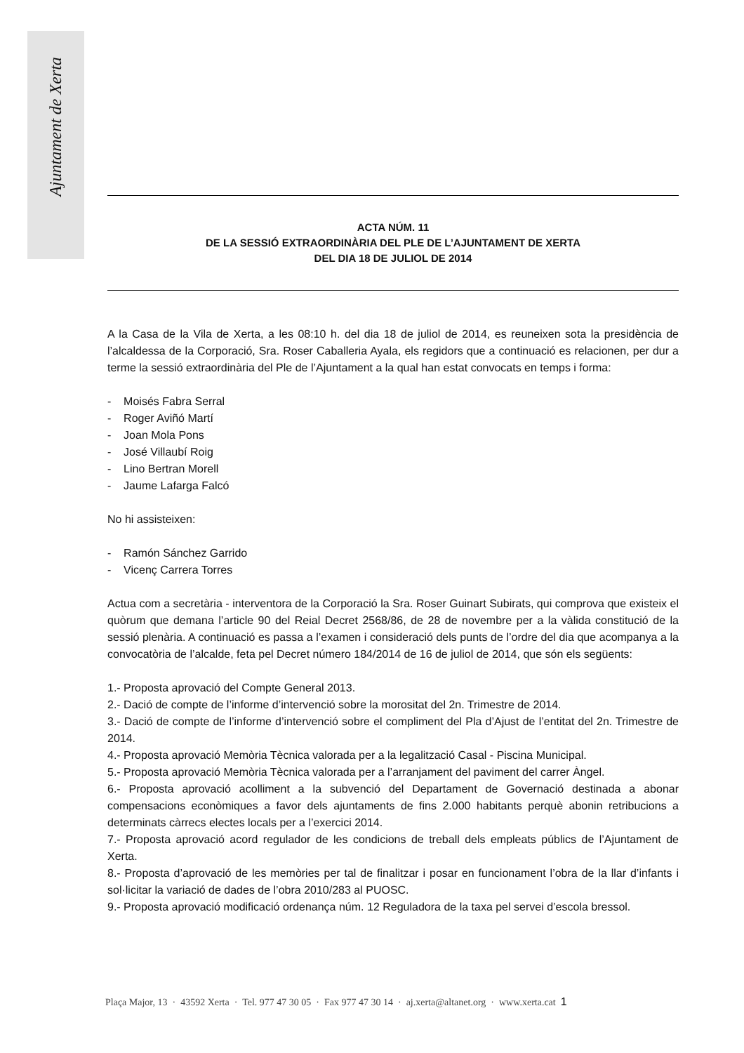Ajuntament de Xerta
ACTA NÚM. 11
DE LA SESSIÓ EXTRAORDINÀRIA DEL PLE DE L’AJUNTAMENT DE XERTA
DEL DIA 18 DE JULIOL DE 2014
A la Casa de la Vila de Xerta, a les 08:10 h. del dia 18 de juliol de 2014, es reuneixen sota la presidència de l’alcaldessa de la Corporació, Sra. Roser Caballeria Ayala, els regidors que a continuació es relacionen, per dur a terme la sessió extraordinària del Ple de l’Ajuntament a la qual han estat convocats en temps i forma:
- Moisés Fabra Serral
- Roger Aviñó Martí
- Joan Mola Pons
- José Villaubí Roig
- Lino Bertran Morell
- Jaume Lafarga Falcó
No hi assisteixen:
- Ramón Sánchez Garrido
- Vicenç Carrera Torres
Actua com a secretària - interventora de la Corporació la Sra. Roser Guinart Subirats, qui comprova que existeix el quòrum que demana l’article 90 del Reial Decret 2568/86, de 28 de novembre per a la vàlida constitució de la sessió plenària. A continuació es passa a l’examen i consideració dels punts de l’ordre del dia que acompanya a la convocatòria de l’alcalde, feta pel Decret número 184/2014 de 16 de juliol de 2014, que són els següents:
1.- Proposta aprovació del Compte General 2013.
2.- Dació de compte de l’informe d’intervenció sobre la morositat del 2n. Trimestre de 2014.
3.- Dació de compte de l’informe d’intervenció sobre el compliment del Pla d’Ajust de l’entitat del 2n. Trimestre de 2014.
4.- Proposta aprovació Memòria Tècnica valorada per a la legalització Casal - Piscina Municipal.
5.- Proposta aprovació Memòria Tècnica valorada per a l’arranjament del paviment del carrer Àngel.
6.- Proposta aprovació acolliment a la subvenció del Departament de Governació destinada a abonar compensacions econòmiques a favor dels ajuntaments de fins 2.000 habitants perquè abonin retribucions a determinats càrrecs electes locals per a l’exercici 2014.
7.- Proposta aprovació acord regulador de les condicions de treball dels empleats públics de l’Ajuntament de Xerta.
8.- Proposta d’aprovació de les memòries per tal de finalitzar i posar en funcionament l’obra de la llar d’infants i sol·licitar la variació de dades de l’obra 2010/283 al PUOSC.
9.- Proposta aprovació modificació ordenança núm. 12 Reguladora de la taxa pel servei d’escola bressol.
Plaça Major, 13 · 43592 Xerta · Tel. 977 47 30 05 · Fax 977 47 30 14 · aj.xerta@altanet.org · www.xerta.cat 1